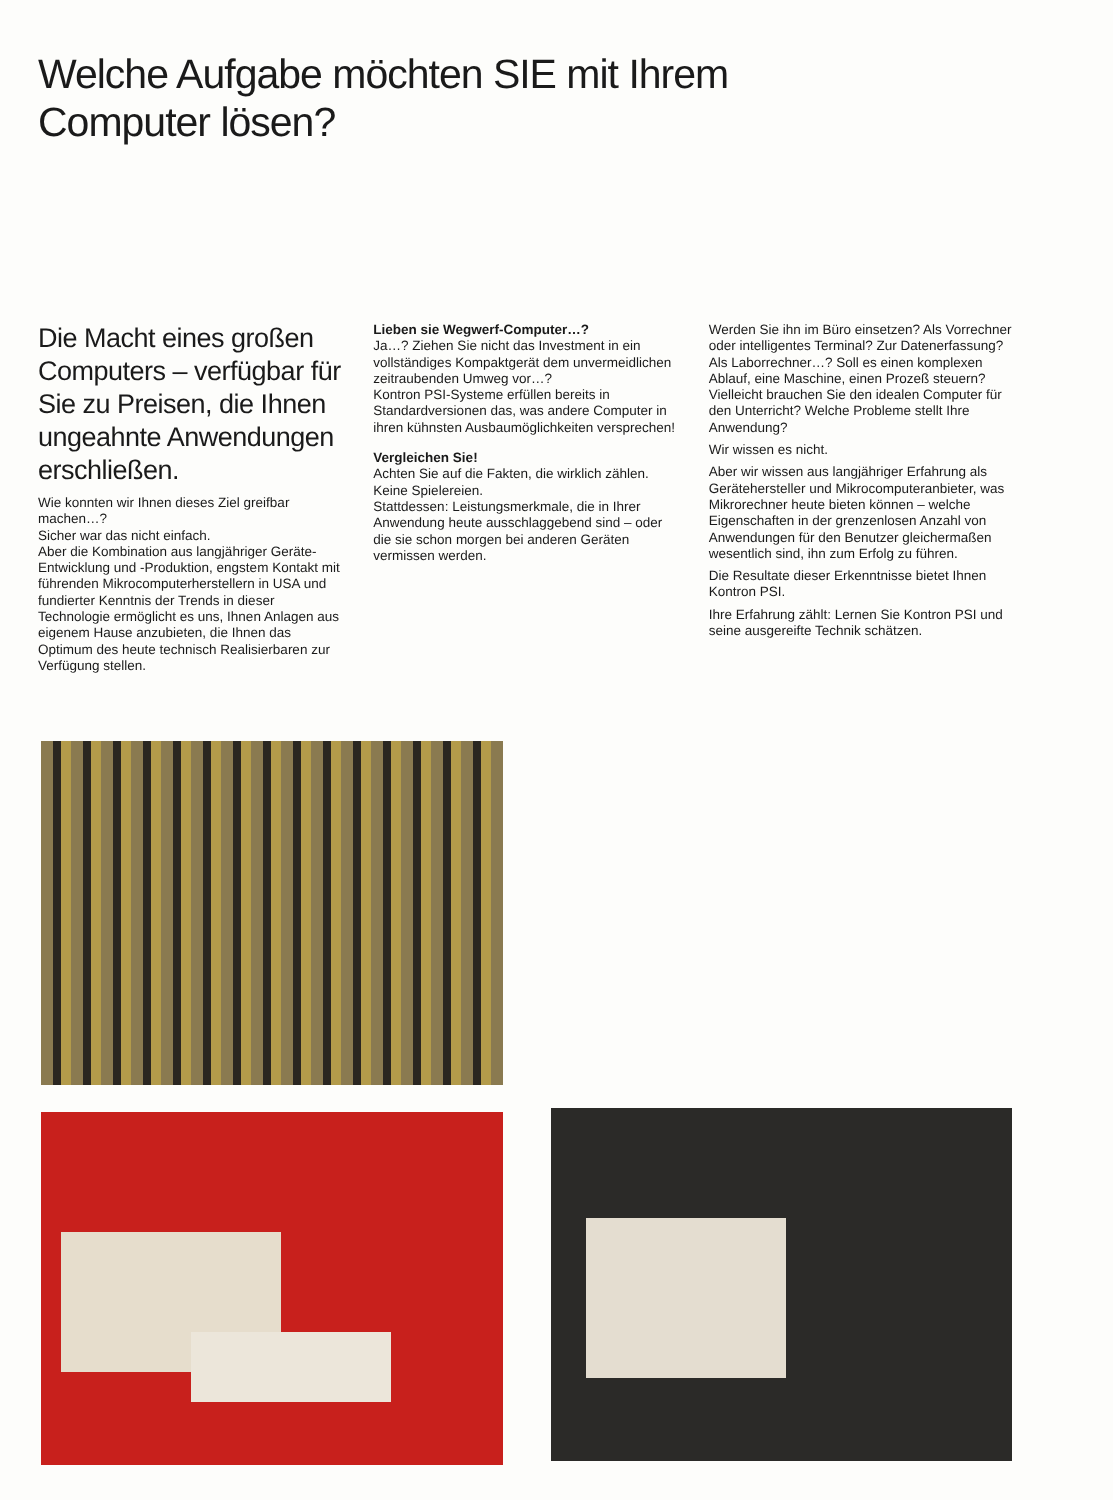Welche Aufgabe möchten SIE mit Ihrem
Computer lösen?
Die Macht eines großen Computers – verfügbar für Sie zu Preisen, die Ihnen ungeahnte Anwendungen erschließen.
Wie konnten wir Ihnen dieses Ziel greifbar machen…?
Sicher war das nicht einfach.
Aber die Kombination aus langjähriger Geräte-Entwicklung und -Produktion, engstem Kontakt mit führenden Mikrocomputerherstellern in USA und fundierter Kenntnis der Trends in dieser Technologie ermöglicht es uns, Ihnen Anlagen aus eigenem Hause anzubieten, die Ihnen das Optimum des heute technisch Realisierbaren zur Verfügung stellen.
Lieben sie Wegwerf-Computer…?
Ja…? Ziehen Sie nicht das Investment in ein vollständiges Kompaktgerät dem unvermeidlichen zeitraubenden Umweg vor…?
Kontron PSI-Systeme erfüllen bereits in Standardversionen das, was andere Computer in ihren kühnsten Ausbaumöglichkeiten versprechen!
Vergleichen Sie!
Achten Sie auf die Fakten, die wirklich zählen. Keine Spielereien.
Stattdessen: Leistungsmerkmale, die in Ihrer Anwendung heute ausschlaggebend sind – oder die sie schon morgen bei anderen Geräten vermissen werden.
Werden Sie ihn im Büro einsetzen? Als Vorrechner oder intelligentes Terminal? Zur Datenerfassung? Als Laborrechner…? Soll es einen komplexen Ablauf, eine Maschine, einen Prozeß steuern? Vielleicht brauchen Sie den idealen Computer für den Unterricht? Welche Probleme stellt Ihre Anwendung?
Wir wissen es nicht.
Aber wir wissen aus langjähriger Erfahrung als Gerätehersteller und Mikrocomputeranbieter, was Mikrorechner heute bieten können – welche Eigenschaften in der grenzenlosen Anzahl von Anwendungen für den Benutzer gleichermaßen wesentlich sind, ihn zum Erfolg zu führen.
Die Resultate dieser Erkenntnisse bietet Ihnen Kontron PSI.
Ihre Erfahrung zählt: Lernen Sie Kontron PSI und seine ausgereifte Technik schätzen.